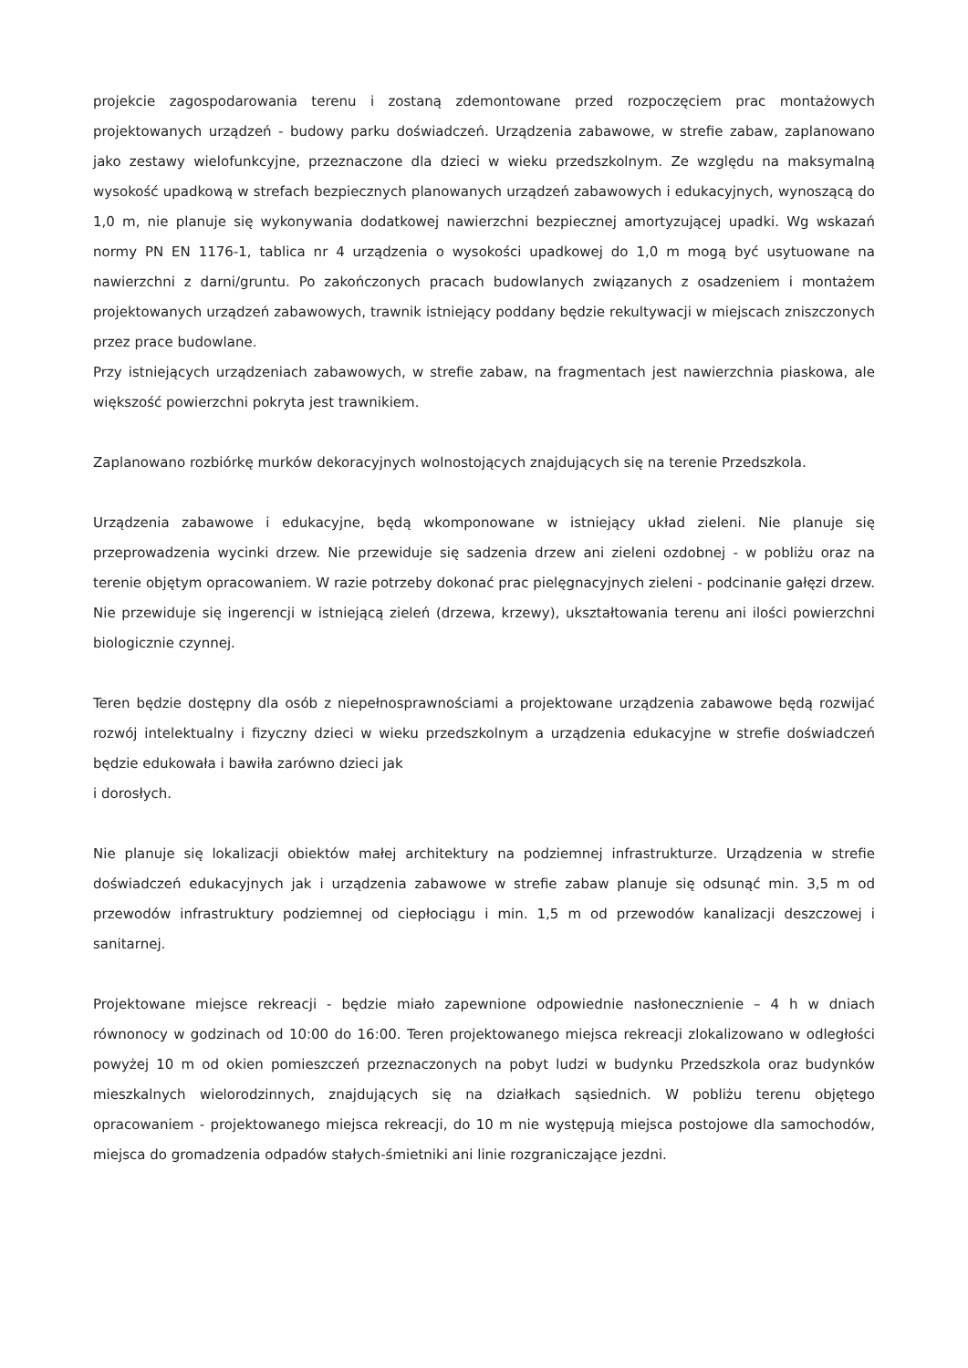projekcie zagospodarowania terenu i zostaną zdemontowane przed rozpoczęciem prac montażowych projektowanych urządzeń - budowy parku doświadczeń. Urządzenia zabawowe, w strefie zabaw, zaplanowano jako zestawy wielofunkcyjne, przeznaczone dla dzieci w wieku przedszkolnym. Ze względu na maksymalną wysokość upadkową w strefach bezpiecznych planowanych urządzeń zabawowych i edukacyjnych, wynoszącą do 1,0 m, nie planuje się wykonywania dodatkowej nawierzchni bezpiecznej amortyzującej upadki. Wg wskazań normy PN EN 1176-1, tablica nr 4 urządzenia o wysokości upadkowej do 1,0 m mogą być usytuowane na nawierzchni z darni/gruntu. Po zakończonych pracach budowlanych związanych z osadzeniem i montażem projektowanych urządzeń zabawowych, trawnik istniejący poddany będzie rekultywacji w miejscach zniszczonych przez prace budowlane.
Przy istniejących urządzeniach zabawowych, w strefie zabaw, na fragmentach jest nawierzchnia piaskowa, ale większość powierzchni pokryta jest trawnikiem.
Zaplanowano rozbiórkę murków dekoracyjnych wolnostojących znajdujących się na terenie Przedszkola.
Urządzenia zabawowe i edukacyjne, będą wkomponowane w istniejący układ zieleni. Nie planuje się przeprowadzenia wycinki drzew. Nie przewiduje się sadzenia drzew ani zieleni ozdobnej - w pobliżu oraz na terenie objętym opracowaniem. W razie potrzeby dokonać prac pielęgnacyjnych zieleni - podcinanie gałęzi drzew. Nie przewiduje się ingerencji w istniejącą zieleń (drzewa, krzewy), ukształtowania terenu ani ilości powierzchni biologicznie czynnej.
Teren będzie dostępny dla osób z niepełnosprawnościami a projektowane urządzenia zabawowe będą rozwijać rozwój intelektualny i fizyczny dzieci w wieku przedszkolnym a urządzenia edukacyjne w strefie doświadczeń będzie edukowała i bawiła zarówno dzieci jak
i dorosłych.
Nie planuje się lokalizacji obiektów małej architektury na podziemnej infrastrukturze. Urządzenia w strefie doświadczeń edukacyjnych jak i urządzenia zabawowe w strefie zabaw planuje się odsunąć min. 3,5 m od przewodów infrastruktury podziemnej od ciepłociągu i min. 1,5 m od przewodów kanalizacji deszczowej i sanitarnej.
Projektowane miejsce rekreacji - będzie miało zapewnione odpowiednie nasłonecznienie – 4 h w dniach równonocy w godzinach od 10:00 do 16:00. Teren projektowanego miejsca rekreacji zlokalizowano w odległości powyżej 10 m od okien pomieszczeń przeznaczonych na pobyt ludzi w budynku Przedszkola oraz budynków mieszkalnych wielorodzinnych, znajdujących się na działkach sąsiednich. W pobliżu terenu objętego opracowaniem - projektowanego miejsca rekreacji, do 10 m nie występują miejsca postojowe dla samochodów, miejsca do gromadzenia odpadów stałych-śmietniki ani linie rozgraniczające jezdni.